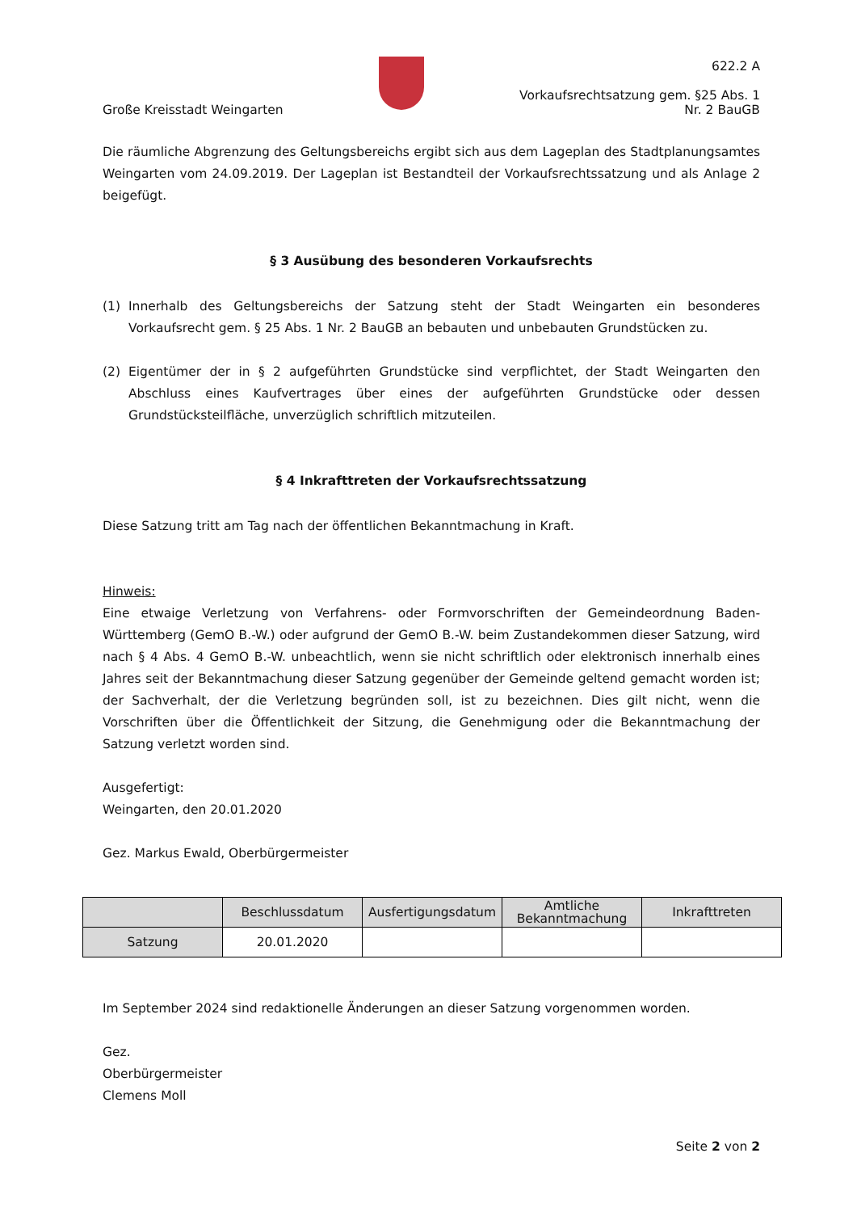Große Kreisstadt Weingarten
622.2 A
Vorkaufsrechtsatzung gem. §25 Abs. 1
Nr. 2 BauGB
Die räumliche Abgrenzung des Geltungsbereichs ergibt sich aus dem Lageplan des Stadtplanungsamtes Weingarten vom 24.09.2019. Der Lageplan ist Bestandteil der Vorkaufsrechtssatzung und als Anlage 2 beigefügt.
§ 3 Ausübung des besonderen Vorkaufsrechts
(1)
Innerhalb des Geltungsbereichs der Satzung steht der Stadt Weingarten ein besonderes Vorkaufsrecht gem. § 25 Abs. 1 Nr. 2 BauGB an bebauten und unbebauten Grundstücken zu.
(2)
Eigentümer der in § 2 aufgeführten Grundstücke sind verpflichtet, der Stadt Weingarten den Abschluss eines Kaufvertrages über eines der aufgeführten Grundstücke oder dessen Grundstücksteilfläche, unverzüglich schriftlich mitzuteilen.
§ 4 Inkrafttreten der Vorkaufsrechtssatzung
Diese Satzung tritt am Tag nach der öffentlichen Bekanntmachung in Kraft.
Hinweis:
Eine etwaige Verletzung von Verfahrens- oder Formvorschriften der Gemeindeordnung Baden-Württemberg (GemO B.-W.) oder aufgrund der GemO B.-W. beim Zustandekommen dieser Satzung, wird nach § 4 Abs. 4 GemO B.-W. unbeachtlich, wenn sie nicht schriftlich oder elektronisch innerhalb eines Jahres seit der Bekanntmachung dieser Satzung gegenüber der Gemeinde geltend gemacht worden ist; der Sachverhalt, der die Verletzung begründen soll, ist zu bezeichnen. Dies gilt nicht, wenn die Vorschriften über die Öffentlichkeit der Sitzung, die Genehmigung oder die Bekanntmachung der Satzung verletzt worden sind.
Ausgefertigt:
Weingarten, den 20.01.2020
Gez. Markus Ewald, Oberbürgermeister
| | Beschlussdatum | Ausfertigungsdatum | Amtliche Bekanntmachung | Inkrafttreten |
| --- | --- | --- | --- | --- |
| Satzung | 20.01.2020 | | | |
Im September 2024 sind redaktionelle Änderungen an dieser Satzung vorgenommen worden.
Gez.
Oberbürgermeister
Clemens Moll
Seite 2 von 2